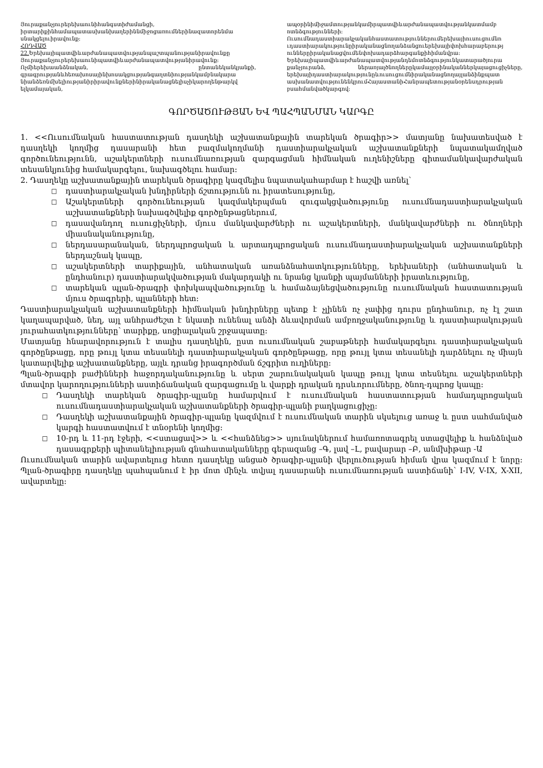Յուրաքանչյուրերեխաունիհանգստիժամանցի, իրտարիքինհամապատասխանխաղերիննմիջոցառումներինազատորենմա սնակցելուիրավունք:
ՀՈԴՎԱԾ
22. Երեխայիպատվիևարժանապատվությանպաշտպանությանիրավունքը Յուրաքանչյուրերեխաունիպատվիևարժանապատվությանիրավունք: Ոչմիերեխաանձնական, ընտանեկանկյանքի, գրագրությանևհեռախոսայինխոսակցությանգաղտնիությանկամբնակարա նիանձեռնմխելիությանիրիրավունքներինիրականացնելիսչիկարողենթարկվ ելկամայական,
ապօրինիմիջամտությանկամիրպատվիևարժանապատվությանկատմամբ ոտնձգությունների:
Ուսումնադաստիարակչականհաստատություններումերեխայիուսուցումնո ւդաստիարակությունըիրականացնողանձանցուերեխայիփոխհարաբերությ ուններըիրականացվումենփոխադարձհարգանքիհիմանվրա: Երեխայիպատվիևարժանապատվությանդեմոտնձգությունկատարածյուրա քանչյուրանձ, ներառյալծնողներըկամայլօրինականներկայացուցիչները, երեխայիդաստիարակությունըևուսուցումնիրականացնողայլանձինքպատ ասխանատվությունենկրումՀայաստանիՀանրապետությանօրենսդրության բսահմանվածկարգով:
ԳՈՐԾԱԾՈՒԹՅԱՆ ԵՎ ՊԱՀՊԱՆՄԱՆ ԿԱՐԳԸ
1. <<Ուսումնական հաստատության դասղեկի աշխատանքային տարեկան ծրագիր>> մատյանը նախատեսված է դասղեկի կողմից դասարանի հետ բազմակողմանի դաստիարակչական աշխատանքների նպատակամղված գործունեությունն, աշակերտների ուսումնառության զարգացման հիմնական ուղենիշները գիտամանկավարժական տեսանկյունից համակարգելու, նախագծելու համար:
2. Դասղեկը աշխատանքային տարեկան ծրագիրը կազմելիս նպատակահարմար է հաշվի առնել՝
□ դաստիարակչական խնդիրների ճշտությունն ու իրատեսությունը,
□ Աշակերտների գործունեության կազմակերպման զուգակցվածությունը ուսումնադաստիարակչական աշխատանքների նախագծվելիք գործընթացներում,
□ դասավանդող ուսուցիչների, մյուս մանկավարժների ու աշակերտների, մանկավարժների ու ծնողների միասնականությունը,
□ ներդասարանական, ներդպրոցական և արտադպրոցական ուսումնադաստիարակչական աշխատանքների ներդաշնակ կապը,
□ աշակերտների տարիքային, անհատական առանձնահատկությունները, երեխաների (անհատական և ընդհանուր) դաստիարակվածության մակարդակի ու նրանց կյանքի պայմանների իրատևությունը,
□ տարեկան պլան-ծրագրի փոխկապվածությունը և համաձայնեցվածությունը ուսումնական հաստատության մյուս ծրագրերի, պլանների հետ:
Դաստիարակչական աշխատանքների հիմնական խնդիրները պետք է չլինեն ոչ չափից դուրս ընդհանուր, ոչ էլ շատ կաղապարված, նեղ, այլ անհրաժեշտ է նկատի ունենալ անձի ձևավորման ամբողջականությունը և դաստիարակության յուրահատկությունները՝ տարիքը, սոցիալական շրջապատը:
Մատյանը հնարավորություն է տալիս դասղեկին, ըստ ուսումնական շաբաթների համակարգելու դաստիարակչական գործընթացը, որը թույլ կտա տեսանելի դաստիարակչական գործընթացը, որը թույլ կտա տեսանելի դարձնելու ոչ միայն կատարվելիք աշխատանքները, այլև դրանց իրագործման ճշգրիտ ուղիները:
Պլան-ծրագրի բաժինների հաջորդականությունը և սերտ շարունակական կապը թույլ կտա տեսնելու աշակերտների մտավոր կարողությունների աստիճանական զարգացումը և վարքի դրական դրսևորումները, ծնող-դպրոց կապը:
□ Դասղեկի տարեկան ծրագիր-պլանը համարվում է ուսումնական հաստատության համադպրոցական ուսումնադաստիարակչական աշխատանքների ծրագիր-պլանի բաղկացուցիչը:
□ Դասղեկի աշխատանքային ծրագիր-պլանը կազմվում է ուսումնական տարին սկսելուց առաջ և ըստ սահմանված կարգի հաստատվում է տնօրենի կողմից:
□ 10-րդ և 11-րդ էջերի, <<ստացավ>> և <<հանձնեց>> սյունակներում համառոտագրել ստացվելիք և հանձնված դասագրքերի պիտանելիության գնահատականները գերազանց –Գ, լավ –Լ, բավարար –Բ, անմխիթար -Ա
Ուսումնական տարին ավարտելուց հետո դասղեկը անցած ծրագիր-պլանի վերլուծության հիման վրա կազմում է նորը: Պլան-ծրագիրը դասղեկը պահպանում է իր մոտ մինչև տվյալ դասարանի ուսումնառության աստիճանի՝ I-IV, V-IX, X-XII, ավարտելը: